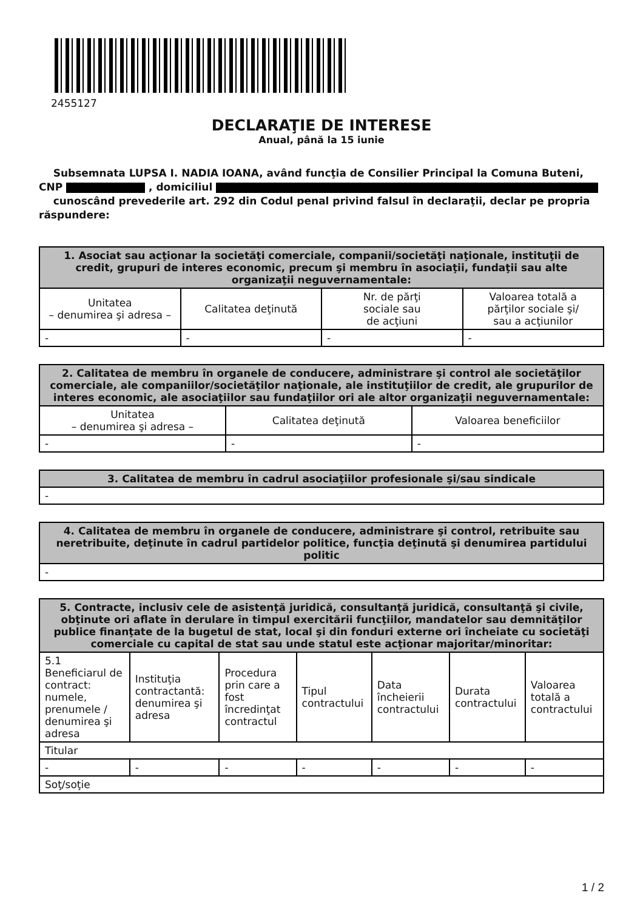2455127
DECLARAŢIE DE INTERESE
Anual, până la 15 iunie
Subsemnata LUPSA I. NADIA IOANA, având funcţia de Consilier Principal la Comuna Buteni, CNP , domiciliul
cunoscând prevederile art. 292 din Codul penal privind falsul în declaraţii, declar pe propria răspundere:
| 1. Asociat sau acţionar la societăţi comerciale, companii/societăţi naţionale, instituţii de credit, grupuri de interes economic, precum şi membru în asociaţii, fundaţii sau alte organizaţii neguvernamentale: | | | |
| --- | --- | --- | --- |
| Unitatea – denumirea şi adresa – | Calitatea deţinută | Nr. de părţi sociale sau de acţiuni | Valoarea totală a părţilor sociale şi/ sau a acţiunilor |
| - | - | - | - |
| 2. Calitatea de membru în organele de conducere, administrare şi control ale societăţilor comerciale, ale companiilor/societăţilor naţionale, ale instituţiilor de credit, ale grupurilor de interes economic, ale asociaţiilor sau fundaţiilor ori ale altor organizaţii neguvernamentale: | | |
| --- | --- | --- |
| Unitatea – denumirea şi adresa – | Calitatea deţinută | Valoarea beneficiilor |
| - | - | - |
| 3. Calitatea de membru în cadrul asociaţiilor profesionale şi/sau sindicale |
| --- |
| - |
| 4. Calitatea de membru în organele de conducere, administrare şi control, retribuite sau neretribuite, deţinute în cadrul partidelor politice, funcţia deţinută şi denumirea partidului politic |
| --- |
| - |
| 5. Contracte, inclusiv cele de asistenţă juridică, consultanţă juridică, consultanţă şi civile, obţinute ori aflate în derulare în timpul exercitării funcţiilor, mandatelor sau demnităţilor publice finanţate de la bugetul de stat, local şi din fonduri externe ori încheiate cu societăţi comerciale cu capital de stat sau unde statul este acţionar majoritar/minoritar: | | | | | | |
| --- | --- | --- | --- | --- | --- | --- |
| 5.1 Beneficiarul de contract: numele, prenumele / denumirea şi adresa | Instituţia contractantă: denumirea şi adresa | Procedura prin care a fost încredinţat contractul | Tipul contractului | Data încheierii contractului | Durata contractului | Valoarea totală a contractului |
| Titular | | | | | | |
| - | - | - | - | - | - | - |
| Soţ/soţie | | | | | | |
1 / 2